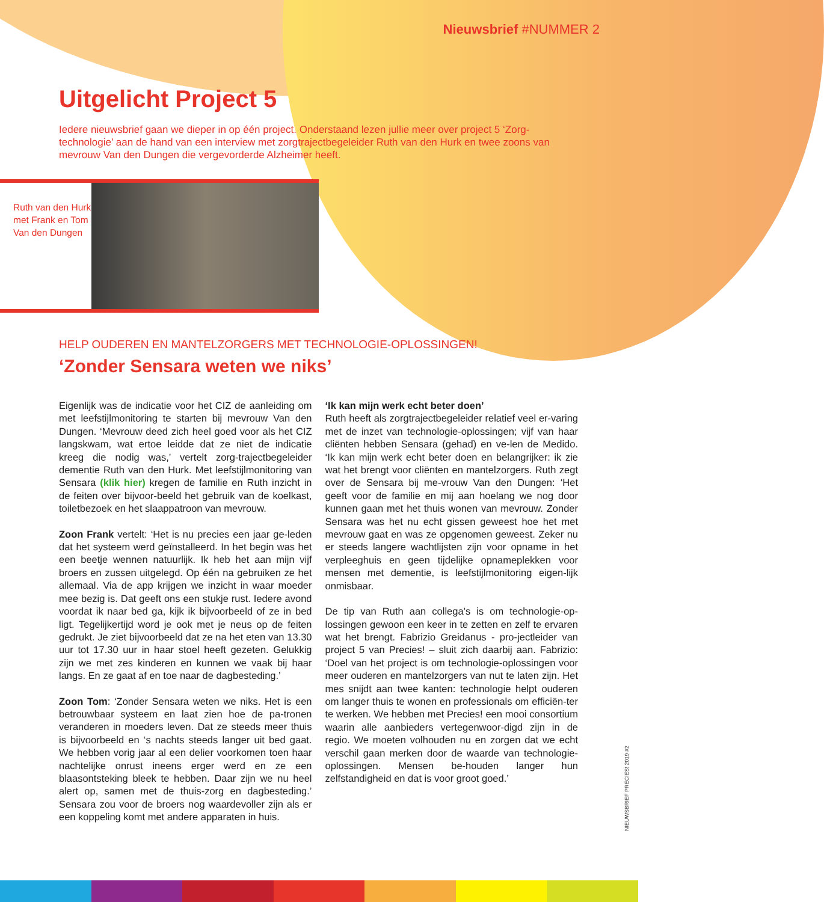Nieuwsbrief #NUMMER 2
Uitgelicht Project 5
Iedere nieuwsbrief gaan we dieper in op één project. Onderstaand lezen jullie meer over project 5 ‘Zorg-technologie’ aan de hand van een interview met zorgtrajectbegeleider Ruth van den Hurk en twee zoons van mevrouw Van den Dungen die vergevorderde Alzheimer heeft.
Ruth van den Hurk met Frank en Tom Van den Dungen
HELP OUDEREN EN MANTELZORGERS MET TECHNOLOGIE-OPLOSSINGEN!
‘Zonder Sensara weten we niks’
Eigenlijk was de indicatie voor het CIZ de aanleiding om met leefstijlmonitoring te starten bij mevrouw Van den Dungen. ‘Mevrouw deed zich heel goed voor als het CIZ langskwam, wat ertoe leidde dat ze niet de indicatie kreeg die nodig was,’ vertelt zorg-trajectbegeleider dementie Ruth van den Hurk. Met leefstijlmonitoring van Sensara (klik hier) kregen de familie en Ruth inzicht in de feiten over bijvoor-beeld het gebruik van de koelkast, toiletbezoek en het slaappatroon van mevrouw.
Zoon Frank vertelt: ‘Het is nu precies een jaar ge-leden dat het systeem werd geïnstalleerd. In het begin was het een beetje wennen natuurlijk. Ik heb het aan mijn vijf broers en zussen uitgelegd. Op één na gebruiken ze het allemaal. Via de app krijgen we inzicht in waar moeder mee bezig is. Dat geeft ons een stukje rust. Iedere avond voordat ik naar bed ga, kijk ik bijvoorbeeld of ze in bed ligt. Tegelijkertijd word je ook met je neus op de feiten gedrukt. Je ziet bijvoorbeeld dat ze na het eten van 13.30 uur tot 17.30 uur in haar stoel heeft gezeten. Gelukkig zijn we met zes kinderen en kunnen we vaak bij haar langs. En ze gaat af en toe naar de dagbesteding.’
Zoon Tom: ‘Zonder Sensara weten we niks. Het is een betrouwbaar systeem en laat zien hoe de pa-tronen veranderen in moeders leven. Dat ze steeds meer thuis is bijvoorbeeld en ‘s nachts steeds langer uit bed gaat. We hebben vorig jaar al een delier voorkomen toen haar nachtelijke onrust ineens erger werd en ze een blaasontsteking bleek te hebben. Daar zijn we nu heel alert op, samen met de thuis-zorg en dagbesteding.’ Sensara zou voor de broers nog waardevoller zijn als er een koppeling komt met andere apparaten in huis.
‘Ik kan mijn werk echt beter doen’
Ruth heeft als zorgtrajectbegeleider relatief veel er-varing met de inzet van technologie-oplossingen; vijf van haar cliënten hebben Sensara (gehad) en ve-len de Medido. ‘Ik kan mijn werk echt beter doen en belangrijker: ik zie wat het brengt voor cliënten en mantelzorgers. Ruth zegt over de Sensara bij me-vrouw Van den Dungen: ‘Het geeft voor de familie en mij aan hoelang we nog door kunnen gaan met het thuis wonen van mevrouw. Zonder Sensara was het nu echt gissen geweest hoe het met mevrouw gaat en was ze opgenomen geweest. Zeker nu er steeds langere wachtlijsten zijn voor opname in het verpleeghuis en geen tijdelijke opnameplekken voor mensen met dementie, is leefstijlmonitoring eigen-lijk onmisbaar.
De tip van Ruth aan collega’s is om technologie-op-lossingen gewoon een keer in te zetten en zelf te ervaren wat het brengt. Fabrizio Greidanus - pro-jectleider van project 5 van Precies! – sluit zich daarbij aan. Fabrizio: ‘Doel van het project is om technologie-oplossingen voor meer ouderen en mantelzorgers van nut te laten zijn. Het mes snijdt aan twee kanten: technologie helpt ouderen om langer thuis te wonen en professionals om efficiën-ter te werken. We hebben met Precies! een mooi consortium waarin alle aanbieders vertegenwoor-digd zijn in de regio. We moeten volhouden nu en zorgen dat we echt verschil gaan merken door de waarde van technologie-oplossingen. Mensen be-houden langer hun zelfstandigheid en dat is voor groot goed.’
NIEUWSBRIEF PRECIES! 2019 #2